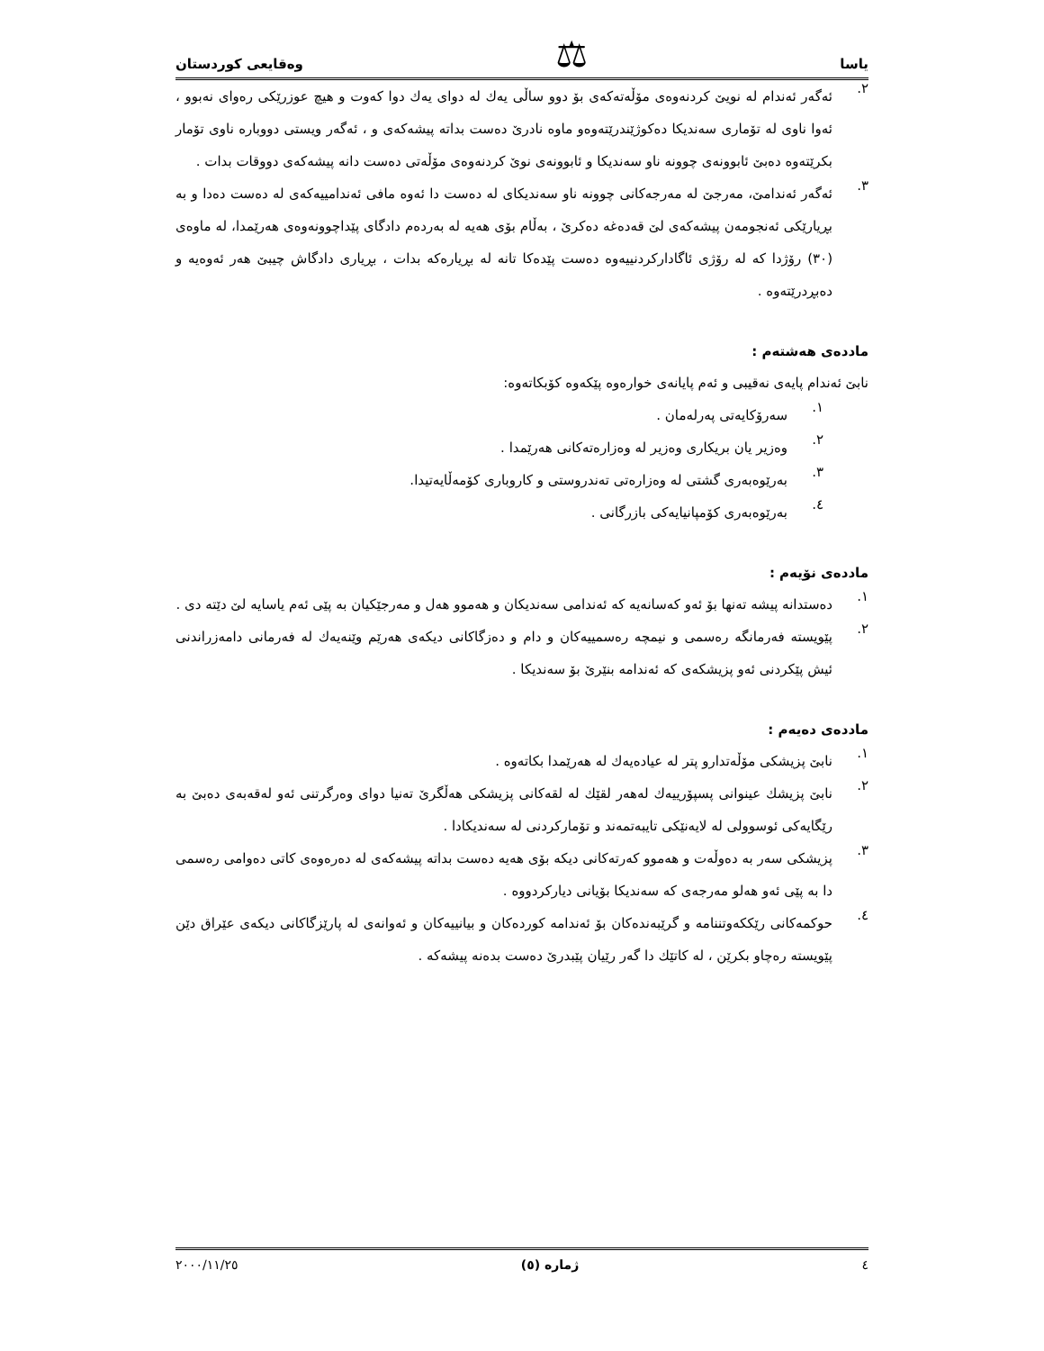یاسا ⚖ وەقایعی كوردستان
٢.
ئەگەر ئەندام لە نویێ كردنەوەی مۆڵەتەكەی بۆ دوو ساڵی یەك لە دوای یەك دوا كەوت و هیچ عوزرێكی رەوای نەبوو ، ئەوا ناوی لە تۆماری سەندیكا دەكوژێندرێتەوەو ماوە نادرێ دەست بداتە پیشەكەی و ، ئەگەر ویستی دووبارە ناوی تۆمار بكرێتەوە دەبێ ئابوونەی چوونە ناو سەندیكا و ئابوونەی نوێ كردنەوەی مۆڵەتی دەست دانە پیشەكەی دووقات بدات .
٣.
ئەگەر ئەندامێ، مەرجێ لە مەرجەكانی چوونە ناو سەندیكای لە دەست دا ئەوە مافی ئەندامییەكەی لە دەست دەدا و بە بڕیارێكی ئەنجومەن پیشەكەی لێ قەدەغە دەكرێ ، بەڵام بۆی هەیە لە بەردەم دادگای پێداچوونەوەی هەرێمدا، لە ماوەی (٣٠) رۆژدا كە لە رۆژی ئاگاداركردنییەوە دەست پێدەكا تانە لە بڕیارەكە بدات ، بڕیاری دادگاش چیبێ هەر ئەوەیە و دەبڕدرێتەوە .
ماددەی هەشتەم :
نابێ ئەندام پایەی نەقیبی و ئەم پایانەی خوارەوە پێكەوە كۆبكاتەوە:
١.
سەرۆكایەتی پەرلەمان .
٢.
وەزیر یان بریكاری وەزیر لە وەزارەتەكانی هەرێمدا .
٣.
بەرێوەبەری گشتی لە وەزارەتی تەندروستی و كاروباری كۆمەڵایەتیدا.
٤.
بەرێوەبەری كۆمپانیایەكی بازرگانی .
ماددەی نۆیەم :
١.
دەستدانە پیشە تەنها بۆ ئەو كەسانەیە كە ئەندامی سەندیكان و هەموو هەل و مەرجێكیان بە پێی ئەم یاسایە لێ دێتە دی .
٢.
پێویستە فەرمانگە رەسمی و نیمچە رەسمییەكان و دام و دەزگاكانی دیكەی هەرێم وێنەیەك لە فەرمانی دامەزراندنی ئیش پێكردنی ئەو پزیشكەی كە ئەندامە بنێرێ بۆ سەندیكا .
ماددەی دەیەم :
١.
نابێ پزیشكی مۆڵەتدارو پتر لە عیادەیەك لە هەرێمدا بكاتەوە .
٢.
نابێ پزیشك عینوانی پسپۆرییەك لەهەر لقێك لە لقەكانی پزیشكی هەڵگرێ تەنیا دوای وەرگرتنی ئەو لەقەبەی دەبێ بە رێگایەكی ئوسوولی لە لایەنێكی تایبەتمەند و تۆماركردنی لە سەندیكادا .
٣.
پزیشكی سەر بە دەوڵەت و هەموو كەرتەكانی دیكە بۆی هەیە دەست بداتە پیشەكەی لە دەرەوەی كاتی دەوامی رەسمی دا بە پێی ئەو هەلو مەرجەی كە سەندیكا بۆیانی دیاركردووە .
٤.
حوكمەكانی رێككەوتننامە و گرێبەندەكان بۆ ئەندامە كوردەكان و بیانییەكان و ئەوانەی لە پارێزگاكانی دیكەی عێراق دێن پێویستە رەچاو بكرێن ، لە كاتێك دا گەر رێیان پێبدرێ دەست بدەنە پیشەكە .
٤ ژمارە (٥) ٢٠٠٠/١١/٢٥